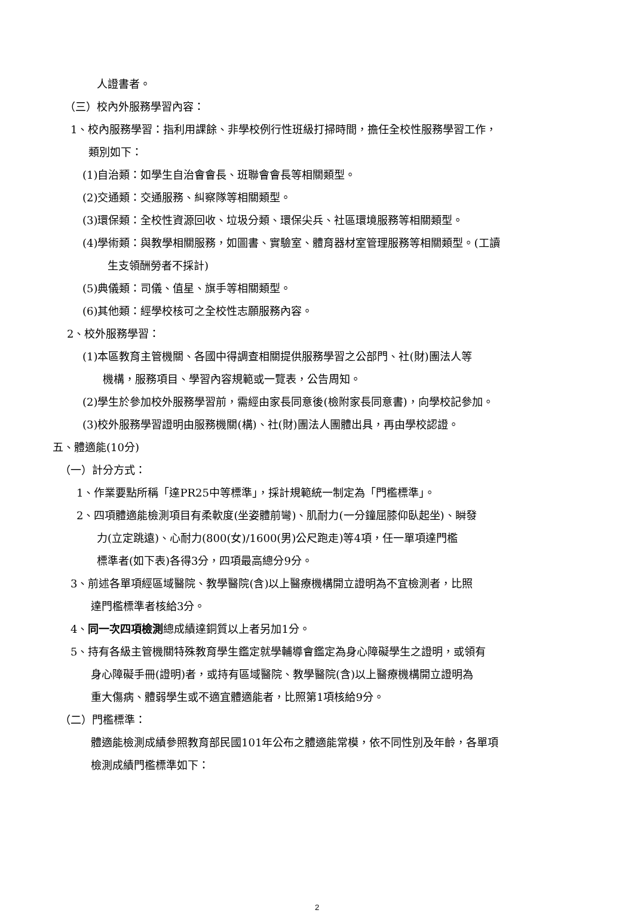人證書者。
（三）校內外服務學習內容：
1、校內服務學習：指利用課餘、非學校例行性班級打掃時間，擔任全校性服務學習工作，
類別如下：
(1)自治類：如學生自治會會長、班聯會會長等相關類型。
(2)交通類：交通服務、糾察隊等相關類型。
(3)環保類：全校性資源回收、垃圾分類、環保尖兵、社區環境服務等相關類型。
(4)學術類：與教學相關服務，如圖書、實驗室、體育器材室管理服務等相關類型。(工讀
生支領酬勞者不採計)
(5)典儀類：司儀、值星、旗手等相關類型。
(6)其他類：經學校核可之全校性志願服務內容。
2、校外服務學習：
(1)本區教育主管機關、各國中得調查相關提供服務學習之公部門、社(財)團法人等
機構，服務項目、學習內容規範或一覽表，公告周知。
(2)學生於參加校外服務學習前，需經由家長同意後(檢附家長同意書)，向學校記參加。
(3)校外服務學習證明由服務機關(構)、社(財)團法人團體出具，再由學校認證。
五、體適能(10分)
（一）計分方式：
1、作業要點所稱「達PR25中等標準」，採計規範統一制定為「門檻標準」。
2、四項體適能檢測項目有柔軟度(坐姿體前彎)、肌耐力(一分鐘屈膝仰臥起坐)、瞬發
力(立定跳遠)、心耐力(800(女)/1600(男)公尺跑走)等4項，任一單項達門檻
標準者(如下表)各得3分，四項最高總分9分。
3、前述各單項經區域醫院、教學醫院(含)以上醫療機構開立證明為不宜檢測者，比照
達門檻標準者核給3分。
4、同一次四項檢測總成績達銅質以上者另加1分。
5、持有各級主管機關特殊教育學生鑑定就學輔導會鑑定為身心障礙學生之證明，或領有
身心障礙手冊(證明)者，或持有區域醫院、教學醫院(含)以上醫療機構開立證明為
重大傷病、體弱學生或不適宜體適能者，比照第1項核給9分。
（二）門檻標準：
體適能檢測成績參照教育部民國101年公布之體適能常模，依不同性別及年齡，各單項
檢測成績門檻標準如下：
2